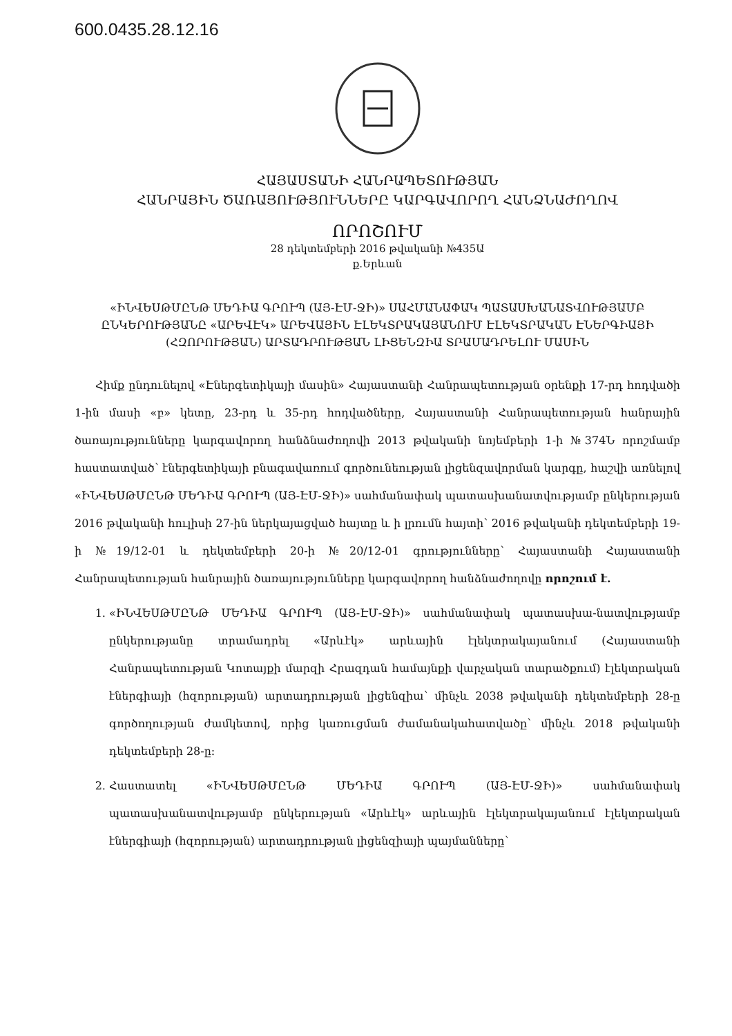600.0435.28.12.16
ՀԱՅԱՍՏԱՆԻ ՀԱՆՐԱՊԵՏՈՒԹՅԱՆ
ՀԱՆՐԱՅԻՆ ԾԱՌԱՅՈՒԹՅՈՒՆՆԵՐԸ ԿԱՐԳԱՎՈՐՈՂ ՀԱՆՁՆԱԺՈՂՈՎ
ՈՐՈՇՈՒՄ
28 դեկտեմբերի 2016 թվականի №435Ա
ք.Երևան
«ԻՆՎԵՍԹՄԸՆԹ ՄԵԴԻԱ ԳՐՈՒՊ (ԱՅ-ԷՄ-ՋԻ)» ՍԱՀՄԱՆԱՓԱԿ ՊԱՏԱՍԽԱՆԱՏՎՈՒԹՅԱՄԲ ԸՆԿԵՐՈՒԹՅԱՆԸ «ԱՐԵՎԷԿ» ԱՐԵՎԱՅԻՆ ԷԼԵԿՏՐԱԿԱՅԱՆՈՒՄ ԷԼԵԿՏՐԱԿԱՆ ԷՆԵՐԳԻԱՅԻ (ՀԶՈՐՈՒԹՅԱՆ) ԱՐՏԱԴՐՈՒԹՅԱՆ ԼԻՑԵՆԶԻԱ ՏՐԱՄԱԴՐԵԼՈՒ ՄԱՍԻՆ
Հիմք ընդունելով «Էներգետիկայի մասին» Հայաստանի Հանրապետության օրենքի 17-րդ հոդվածի 1-ին մասի «բ» կետը, 23-րդ և 35-րդ հոդվածները, Հայաստանի Հանրապետության հանրային ծառայությունները կարգավորող հանձնաժողովի 2013 թվականի նոյեմբերի 1-ի №374Ն որոշմամբ հաստատված՝ էներգետիկայի բնագավառում գործունեության լիցենզավորման կարգը, հաշվի առնելով «ԻՆՎԵՍԹՄԸՆԹ ՄԵԴԻԱ ԳՐՈՒՊ (ԱՅ-ԷՄ-ՋԻ)» սահմանափակ պատասխանատվությամբ ընկերության 2016 թվականի հուլիսի 27-ին ներկայացված հայտը և ի լրումն հայտի՝ 2016 թվականի դեկտեմբերի 19-ի №19/12-01 և դեկտեմբերի 20-ի №20/12-01 գրությունները՝ Հայաստանի Հայաստանի Հանրապետության հանրային ծառայությունները կարգավորող հանձնաժողովը որոշում է.
1. «ԻՆՎԵՍԹՄԸՆԹ ՄԵԴԻԱ ԳՐՈՒՊ (ԱՅ-ԷՄ-ՋԻ)» սահմանափակ պատասխա-նատվությամբ ընկերությանը տրամադրել «Արևէկ» արևային էլեկտրակայանում (Հայաստանի Հանրապետության Կոտայքի մարզի Հրազդան համայնքի վարչական տարածքում) էլեկտրական էներգիայի (հզորության) արտադրության լիցենզիա՝ մինչև 2038 թվականի դեկտեմբերի 28-ը գործողության ժամկետով, որից կառուցման ժամանակահատվածը՝ մինչև 2018 թվականի դեկտեմբերի 28-ը:
2. Հաստատել «ԻՆՎԵՍԹՄԸՆԹ ՄԵԴԻԱ ԳՐՈՒՊ (ԱՅ-ԷՄ-ՋԻ)» սահմանափակ պատասխանատվությամբ ընկերության «Արևէկ» արևային էլեկտրակայանում էլեկտրական էներգիայի (հզորության) արտադրության լիցենզիայի պայմանները՝